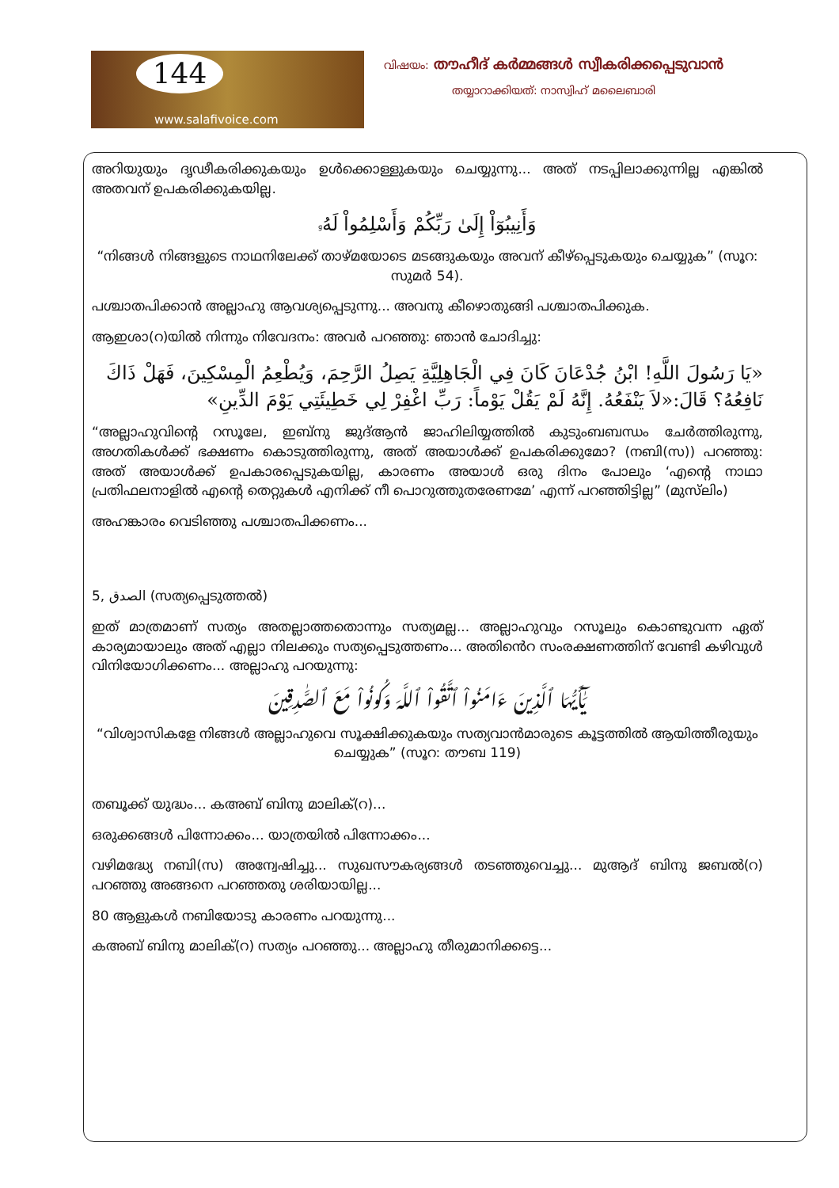144
www.salafivoice.com
വിഷയം: തൗഹീദ് കർമ്മങ്ങൾ സ്വീകരിക്കപ്പെടുവാൻ
തയ്യാറാക്കിയത്: നാസ്വിഹ് മലൈബാരി
അറിയുയും ദൃഢീകരിക്കുകയും ഉൾക്കൊള്ളുകയും ചെയ്യുന്നു... അത് നടപ്പിലാക്കുന്നില്ല എങ്കിൽ അതവന് ഉപകരിക്കുകയില്ല.
وَأَنِيبُوٓاْ إِلَىٰ رَبِّكُمْ وَأَسْلِمُواْ لَهُۥ
“നിങ്ങൾ നിങ്ങളുടെ നാഥനിലേക്ക് താഴ്മയോടെ മടങ്ങുകയും അവന് കീഴ്പ്പെടുകയും ചെയ്യുക” (സൂറ: സുമർ 54).
പശ്ചാതപിക്കാൻ അല്ലാഹു ആവശ്യപ്പെടുന്നു... അവനു കീഴൊതുങ്ങി പശ്ചാതപിക്കുക.
ആഇശാ(റ)യിൽ നിന്നും നിവേദനം: അവർ പറഞ്ഞു: ഞാൻ ചോദിച്ചു:
«يَا رَسُولَ اللَّهِ! ابْنُ جُدْعَانَ كَانَ فِي الْجَاهِلِيَّةِ يَصِلُ الرَّحِمَ، وَيُطْعِمُ الْمِسْكِينَ، فَهَلْ ذَاكَ نَافِعُهُ؟ قَالَ:«لاَ يَنْفَعُهُ. إِنَّهُ لَمْ يَقُلْ يَوْماً: رَبِّ اغْفِرْ لِي خَطِيئَتِي يَوْمَ الدِّينِ»
“അല്ലാഹുവിന്റെ റസൂലേ, ഇബ്നു ജുദ്ആൻ ജാഹിലിയ്യത്തിൽ കുടുംബബന്ധം ചേർത്തിരുന്നു, അഗതികൾക്ക് ഭക്ഷണം കൊടുത്തിരുന്നു, അത് അയാൾക്ക് ഉപകരിക്കുമോ? (നബി(സ)) പറഞ്ഞു: അത് അയാൾക്ക് ഉപകാരപ്പെടുകയില്ല, കാരണം അയാൾ ഒരു ദിനം പോലും ‘എന്റെ നാഥാ പ്രതിഫലനാളിൽ എന്റെ തെറ്റുകൾ എനിക്ക് നീ പൊറുത്തുതരേണമേ’ എന്ന് പറഞ്ഞിട്ടില്ല” (മുസ്‌ലിം)
അഹങ്കാരം വെടിഞ്ഞു പശ്ചാതപിക്കണം...
5, الصدق (സത്യപ്പെടുത്തൽ)
ഇത് മാത്രമാണ് സത്യം അതല്ലാത്തതൊന്നും സത്യമല്ല... അല്ലാഹുവും റസൂലും കൊണ്ടുവന്ന ഏത് കാര്യമായാലും അത് എല്ലാ നിലക്കും സത്യപ്പെടുത്തണം... അതിൻെറ സംരക്ഷണത്തിന് വേണ്ടി കഴിവുൾ വിനിയോഗിക്കണം... അല്ലാഹു പറയുന്നു:
يَـٰٓأَيُّهَا ٱلَّذِينَ ءَامَنُواْ ٱتَّقُواْ ٱللَّهَ وَكُونُواْ مَعَ ٱلصَّـٰدِقِينَ
“വിശ്വാസികളേ നിങ്ങൾ അല്ലാഹുവെ സൂക്ഷിക്കുകയും സത്യവാൻമാരുടെ കൂട്ടത്തിൽ ആയിത്തീരുയും ചെയ്യുക” (സൂറ: തൗബ 119)
തബൂക്ക് യുദ്ധം... കഅബ് ബിനു മാലിക്(റ)...
ഒരുക്കങ്ങൾ പിന്നോക്കം... യാത്രയിൽ പിന്നോക്കം...
വഴിമദ്ധ്യേ നബി(സ) അന്വേഷിച്ചു... സുഖസൗകര്യങ്ങൾ തടഞ്ഞുവെച്ചു... മുആദ് ബിനു ജബൽ(റ) പറഞ്ഞു അങ്ങനെ പറഞ്ഞതു ശരിയായില്ല...
80 ആളുകൾ നബിയോടു കാരണം പറയുന്നു...
കഅബ് ബിനു മാലിക്(റ) സത്യം പറഞ്ഞു... അല്ലാഹു തീരുമാനിക്കട്ടെ...